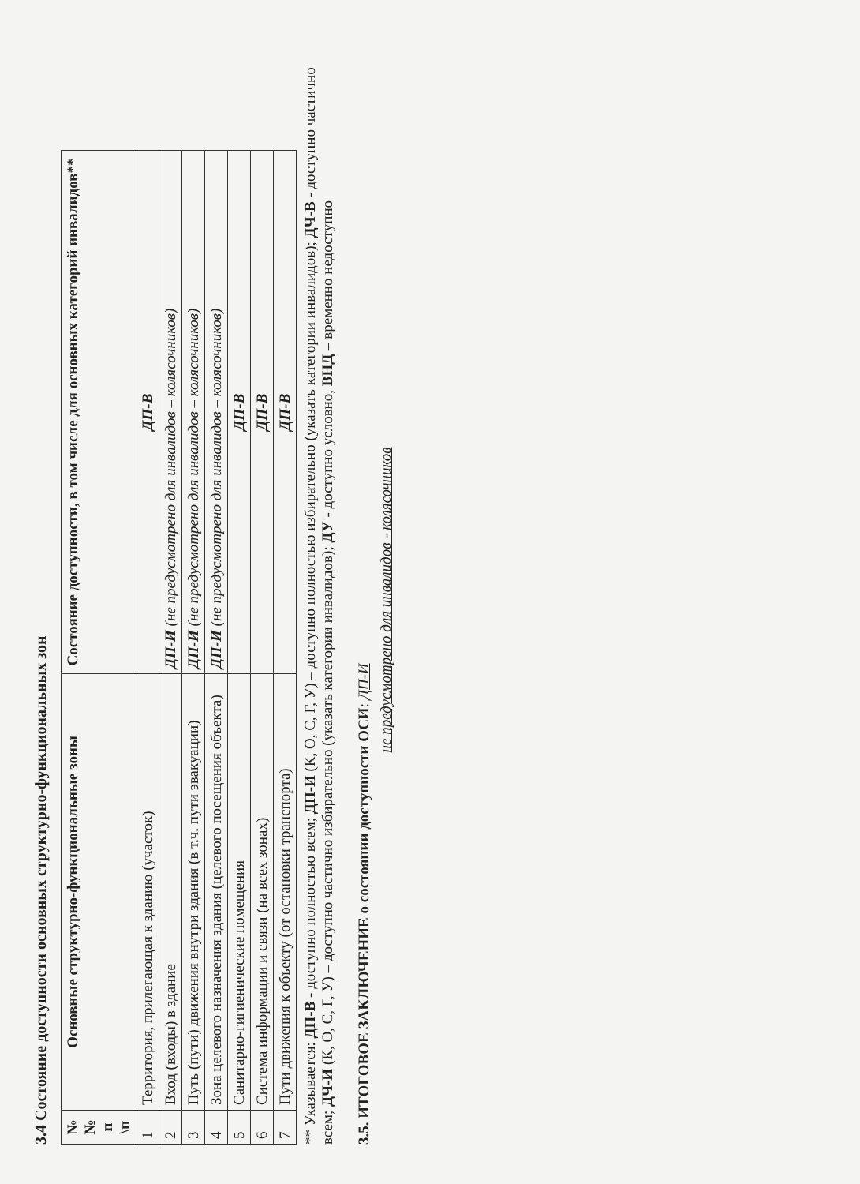3.4 Состояние доступности основных структурно-функциональных зон
| №№ п \п | Основные структурно-функциональные зоны | Состояние доступности, в том числе для основных категорий инвалидов** |
| --- | --- | --- |
| 1 | Территория, прилегающая к зданию (участок) | ДП-В |
| 2 | Вход (входы) в здание | ДП-И (не предусмотрено для инвалидов – колясочников) |
| 3 | Путь (пути) движения внутри здания (в т.ч. пути эвакуации) | ДП-И (не предусмотрено для инвалидов – колясочников) |
| 4 | Зона целевого назначения здания (целевого посещения объекта) | ДП-И (не предусмотрено для инвалидов – колясочников) |
| 5 | Санитарно-гигиенические помещения | ДП-В |
| 6 | Система информации и связи (на всех зонах) | ДП-В |
| 7 | Пути движения к объекту (от остановки транспорта) | ДП-В |
** Указывается: ДП-В - доступно полностью всем; ДП-И (К, О, С, Г, У) – доступно полностью избирательно (указать категории инвалидов); ДЧ-В - доступно частично всем; ДЧ-И (К, О, С, Г, У) – доступно частично избирательно (указать категории инвалидов); ДУ - доступно условно, ВНД – временно недоступно
3.5. ИТОГОВОЕ ЗАКЛЮЧЕНИЕ о состоянии доступности ОСИ: ДП-И
не предусмотрено для инвалидов - колясочников